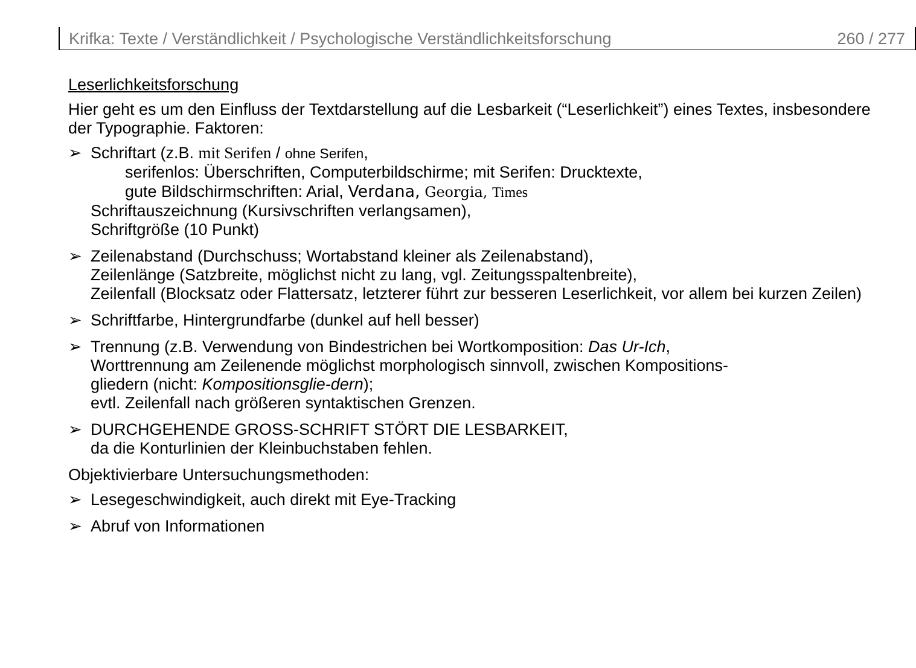Krifka: Texte / Verständlichkeit / Psychologische Verständlichkeitsforschung 260 / 277
Leserlichkeitsforschung
Hier geht es um den Einfluss der Textdarstellung auf die Lesbarkeit (“Leserlichkeit”) eines Textes, insbesondere der Typographie. Faktoren:
➢ Schriftart (z.B. mit Serifen / ohne Serifen,
serifenlos: Überschriften, Computerbildschirme; mit Serifen: Drucktexte,
gute Bildschirmschriften: Arial, Verdana, Georgia, Times
Schriftauszeichnung (Kursivschriften verlangsamen),
Schriftgröße (10 Punkt)
➢ Zeilenabstand (Durchschuss; Wortabstand kleiner als Zeilenabstand),
Zeilenlänge (Satzbreite, möglichst nicht zu lang, vgl. Zeitungsspaltenbreite),
Zeilenfall (Blocksatz oder Flattersatz, letzterer führt zur besseren Leserlichkeit, vor allem bei kurzen Zeilen)
➢ Schriftfarbe, Hintergrundfarbe (dunkel auf hell besser)
➢ Trennung (z.B. Verwendung von Bindestrichen bei Wortkomposition: Das Ur-Ich,
Worttrennung am Zeilenende möglichst morphologisch sinnvoll, zwischen Kompositions-
gliedern (nicht: Kompositionsglie-dern);
evtl. Zeilenfall nach größeren syntaktischen Grenzen.
➢ DURCHGEHENDE GROSS-SCHRIFT STÖRT DIE LESBARKEIT,
da die Konturlinien der Kleinbuchstaben fehlen.
Objektivierbare Untersuchungsmethoden:
➢ Lesegeschwindigkeit, auch direkt mit Eye-Tracking
➢ Abruf von Informationen